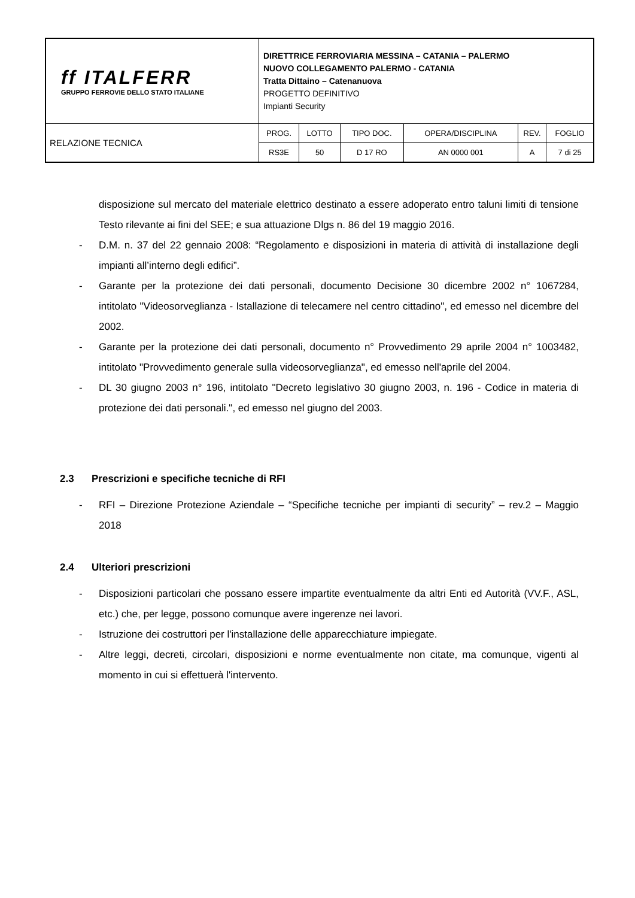| ff ITALFERR GRUPPO FERROVIE DELLO STATO ITALIANE | DIRETTRICE FERROVIARIA MESSINA – CATANIA – PALERMO NUOVO COLLEGAMENTO PALERMO - CATANIA Tratta Dittaino – Catenanuova PROGETTO DEFINITIVO Impianti Security | | | | | |
| RELAZIONE TECNICA | PROG. | LOTTO | TIPO DOC. | OPERA/DISCIPLINA | REV. | FOGLIO |
| | RS3E | 50 | D 17 RO | AN 0000 001 | A | 7 di 25 |
disposizione sul mercato del materiale elettrico destinato a essere adoperato entro taluni limiti di tensione Testo rilevante ai fini del SEE; e sua attuazione Dlgs n. 86 del 19 maggio 2016.
- D.M. n. 37 del 22 gennaio 2008: “Regolamento e disposizioni in materia di attività di installazione degli impianti all’interno degli edifici”.
- Garante per la protezione dei dati personali, documento Decisione 30 dicembre 2002 n° 1067284, intitolato "Videosorveglianza - Istallazione di telecamere nel centro cittadino", ed emesso nel dicembre del 2002.
- Garante per la protezione dei dati personali, documento n° Provvedimento 29 aprile 2004 n° 1003482, intitolato "Provvedimento generale sulla videosorveglianza", ed emesso nell'aprile del 2004.
- DL 30 giugno 2003 n° 196, intitolato "Decreto legislativo 30 giugno 2003, n. 196 - Codice in materia di protezione dei dati personali.", ed emesso nel giugno del 2003.
2.3 Prescrizioni e specifiche tecniche di RFI
- RFI – Direzione Protezione Aziendale – “Specifiche tecniche per impianti di security” – rev.2 – Maggio 2018
2.4 Ulteriori prescrizioni
- Disposizioni particolari che possano essere impartite eventualmente da altri Enti ed Autorità (VV.F., ASL, etc.) che, per legge, possono comunque avere ingerenze nei lavori.
- Istruzione dei costruttori per l'installazione delle apparecchiature impiegate.
- Altre leggi, decreti, circolari, disposizioni e norme eventualmente non citate, ma comunque, vigenti al momento in cui si effettuerà l'intervento.